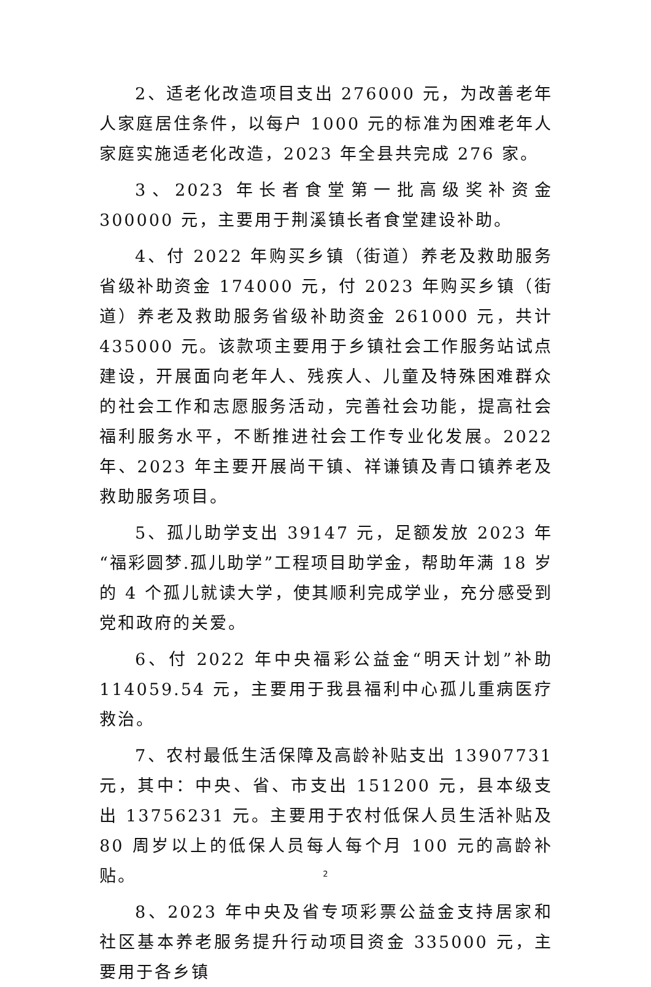2、适老化改造项目支出 276000 元，为改善老年人家庭居住条件，以每户 1000 元的标准为困难老年人家庭实施适老化改造，2023 年全县共完成 276 家。
3、2023 年长者食堂第一批高级奖补资金 300000 元，主要用于荆溪镇长者食堂建设补助。
4、付 2022 年购买乡镇（街道）养老及救助服务省级补助资金 174000 元，付 2023 年购买乡镇（街道）养老及救助服务省级补助资金 261000 元，共计 435000 元。该款项主要用于乡镇社会工作服务站试点建设，开展面向老年人、残疾人、儿童及特殊困难群众的社会工作和志愿服务活动，完善社会功能，提高社会福利服务水平，不断推进社会工作专业化发展。2022 年、2023 年主要开展尚干镇、祥谦镇及青口镇养老及救助服务项目。
5、孤儿助学支出 39147 元，足额发放 2023 年“福彩圆梦.孤儿助学”工程项目助学金，帮助年满 18 岁的 4 个孤儿就读大学，使其顺利完成学业，充分感受到党和政府的关爱。
6、付 2022 年中央福彩公益金“明天计划”补助 114059.54 元，主要用于我县福利中心孤儿重病医疗救治。
7、农村最低生活保障及高龄补贴支出 13907731 元，其中：中央、省、市支出 151200 元，县本级支出 13756231 元。主要用于农村低保人员生活补贴及 80 周岁以上的低保人员每人每个月 100 元的高龄补贴。
8、2023 年中央及省专项彩票公益金支持居家和社区基本养老服务提升行动项目资金 335000 元，主要用于各乡镇
2